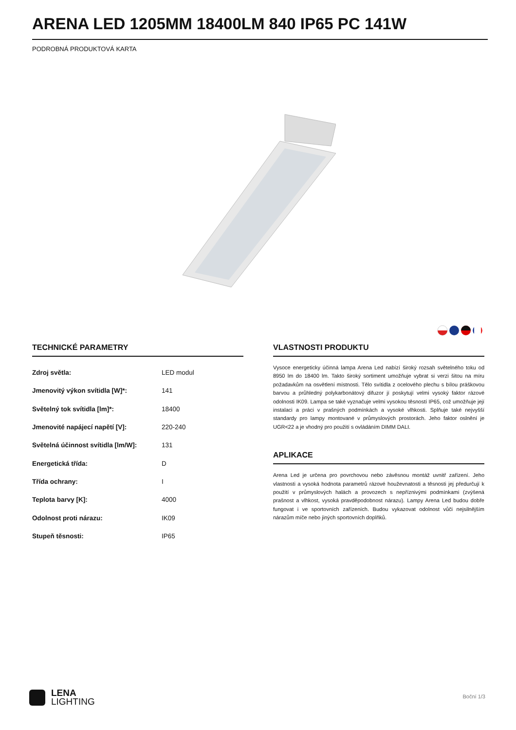ARENA LED 1205MM 18400LM 840 IP65 PC 141W
PODROBNÁ PRODUKTOVÁ KARTA
TECHNICKÉ PARAMETRY
| Zdroj světla: | LED modul |
| Jmenovitý výkon svítidla [W]*: | 141 |
| Světelný tok svítidla [lm]*: | 18400 |
| Jmenovité napájecí napětí [V]: | 220-240 |
| Světelná účinnost svítidla [lm/W]: | 131 |
| Energetická třída: | D |
| Třída ochrany: | I |
| Teplota barvy [K]: | 4000 |
| Odolnost proti nárazu: | IK09 |
| Stupeň těsnosti: | IP65 |
VLASTNOSTI PRODUKTU
Vysoce energeticky účinná lampa Arena Led nabízí široký rozsah světelného toku od 8950 lm do 18400 lm. Takto široký sortiment umožňuje vybrat si verzi šitou na míru požadavkům na osvětlení místnosti. Tělo svítidla z ocelového plechu s bílou práškovou barvou a průhledný polykarbonátový difuzor jí poskytují velmi vysoký faktor rázové odolnosti IK09. Lampa se také vyznačuje velmi vysokou těsností IP65, což umožňuje její instalaci a práci v prašných podmínkách a vysoké vlhkosti. Splňuje také nejvyšší standardy pro lampy montované v průmyslových prostorách. Jeho faktor oslnění je UGR<22 a je vhodný pro použití s ovládáním DIMM DALI.
APLIKACE
Arena Led je určena pro povrchovou nebo závěsnou montáž uvnitř zařízení. Jeho vlastnosti a vysoká hodnota parametrů rázové houževnatosti a těsnosti jej předurčují k použití v průmyslových halách a provozech s nepříznivými podmínkami (zvýšená prašnost a vlhkost, vysoká pravděpodobnost nárazu). Lampy Arena Led budou dobře fungovat i ve sportovních zařízeních. Budou vykazovat odolnost vůči nejsilnějším nárazům míče nebo jiných sportovních doplňků.
LENA
LIGHTING
Boční 1/3